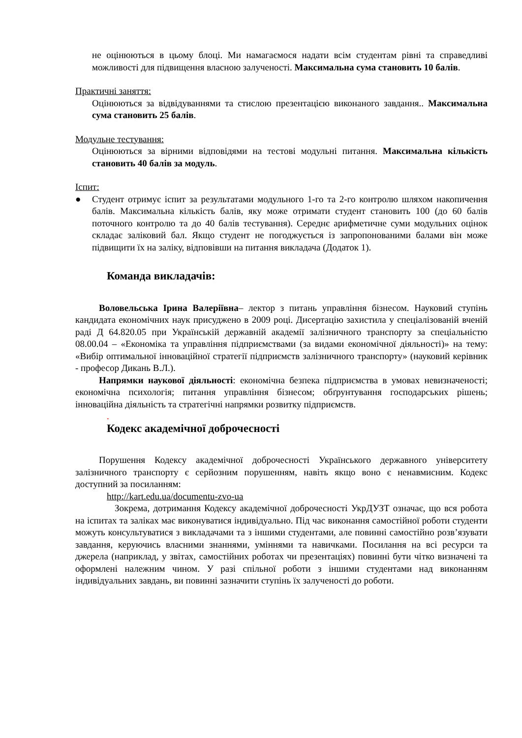не оцінюються в цьому блоці. Ми намагаємося надати всім студентам рівні та справедливі можливості для підвищення власною залученості. Максимальна сума становить 10 балів.
Практичні заняття:
Оцінюються за відвідуваннями та стислою презентацією виконаного завдання.. Максимальна сума становить 25 балів.
Модульне тестування:
Оцінюються за вірними відповідями на тестові модульні питання. Максимальна кількість становить 40 балів за модуль.
Іспит:
● Студент отримує іспит за результатами модульного 1-го та 2-го контролю шляхом накопичення балів. Максимальна кількість балів, яку може отримати студент становить 100 (до 60 балів поточного контролю та до 40 балів тестування). Середнє арифметичне суми модульних оцінок складає заліковий бал. Якщо студент не погоджується із запропонованими балами він може підвищити їх на заліку, відповівши на питання викладача (Додаток 1).
Команда викладачів:
Воловельська Ірина Валеріївна– лектор з питань управління бізнесом. Науковий ступінь кандидата економічних наук присуджено в 2009 році. Дисертацію захистила у спеціалізованій вченій раді Д 64.820.05 при Українській державній академії залізничного транспорту за спеціальністю 08.00.04 – «Економіка та управління підприємствами (за видами економічної діяльності)» на тему: «Вибір оптимальної інноваційної стратегії підприємств залізничного транспорту» (науковий керівник - професор Дикань В.Л.).
Напрямки наукової діяльності: економічна безпека підприємства в умовах невизначеності; економічна психологія; питання управління бізнесом; обґрунтування господарських рішень; інноваційна діяльність та стратегічні напрямки розвитку підприємств.
.
Кодекс академічної доброчесності
Порушення Кодексу академічної доброчесності Українського державного університету залізничного транспорту є серйозним порушенням, навіть якщо воно є ненавмисним. Кодекс доступний за посиланням:
http://kart.edu.ua/documentu-zvo-ua
Зокрема, дотримання Кодексу академічної доброчесності УкрДУЗТ означає, що вся робота на іспитах та заліках має виконуватися індивідуально. Під час виконання самостійної роботи студенти можуть консультуватися з викладачами та з іншими студентами, але повинні самостійно розв’язувати завдання, керуючись власними знаннями, уміннями та навичками. Посилання на всі ресурси та джерела (наприклад, у звітах, самостійних роботах чи презентаціях) повинні бути чітко визначені та оформлені належним чином. У разі спільної роботи з іншими студентами над виконанням індивідуальних завдань, ви повинні зазначити ступінь їх залученості до роботи.